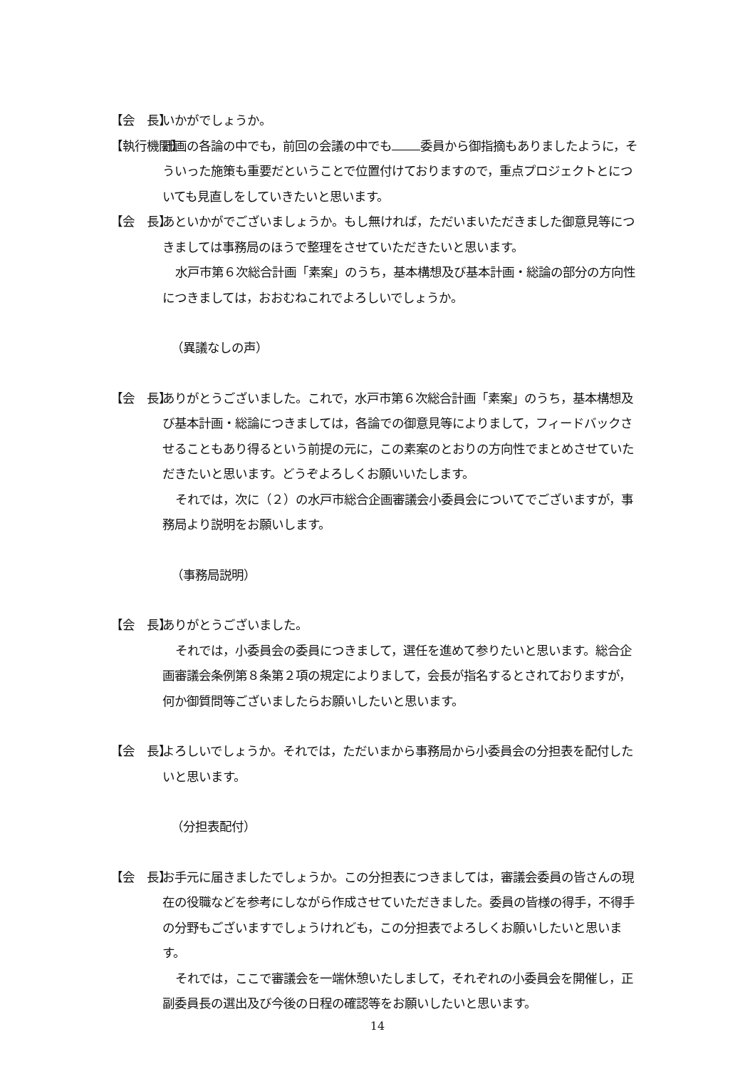【会　長】 いかがでしょうか。
【執行機関】 計画の各論の中でも，前回の会議の中でも 委員から御指摘もありましたように，そういった施策も重要だということで位置付けておりますので，重点プロジェクトとについても見直しをしていきたいと思います。
【会　長】 あといかがでございましょうか。もし無ければ，ただいまいただきました御意見等につきましては事務局のほうで整理をさせていただきたいと思います。
水戸市第６次総合計画「素案」のうち，基本構想及び基本計画・総論の部分の方向性につきましては，おおむねこれでよろしいでしょうか。
（異議なしの声）
【会　長】 ありがとうございました。これで，水戸市第６次総合計画「素案」のうち，基本構想及び基本計画・総論につきましては，各論での御意見等によりまして，フィードバックさせることもあり得るという前提の元に，この素案のとおりの方向性でまとめさせていただきたいと思います。どうぞよろしくお願いいたします。
それでは，次に（２）の水戸市総合企画審議会小委員会についてでございますが，事務局より説明をお願いします。
（事務局説明）
【会　長】 ありがとうございました。
それでは，小委員会の委員につきまして，選任を進めて参りたいと思います。総合企画審議会条例第８条第２項の規定によりまして，会長が指名するとされておりますが，何か御質問等ございましたらお願いしたいと思います。
【会　長】 よろしいでしょうか。それでは，ただいまから事務局から小委員会の分担表を配付したいと思います。
（分担表配付）
【会　長】 お手元に届きましたでしょうか。この分担表につきましては，審議会委員の皆さんの現在の役職などを参考にしながら作成させていただきました。委員の皆様の得手，不得手の分野もございますでしょうけれども，この分担表でよろしくお願いしたいと思います。
それでは，ここで審議会を一端休憩いたしまして，それぞれの小委員会を開催し，正副委員長の選出及び今後の日程の確認等をお願いしたいと思います。
14